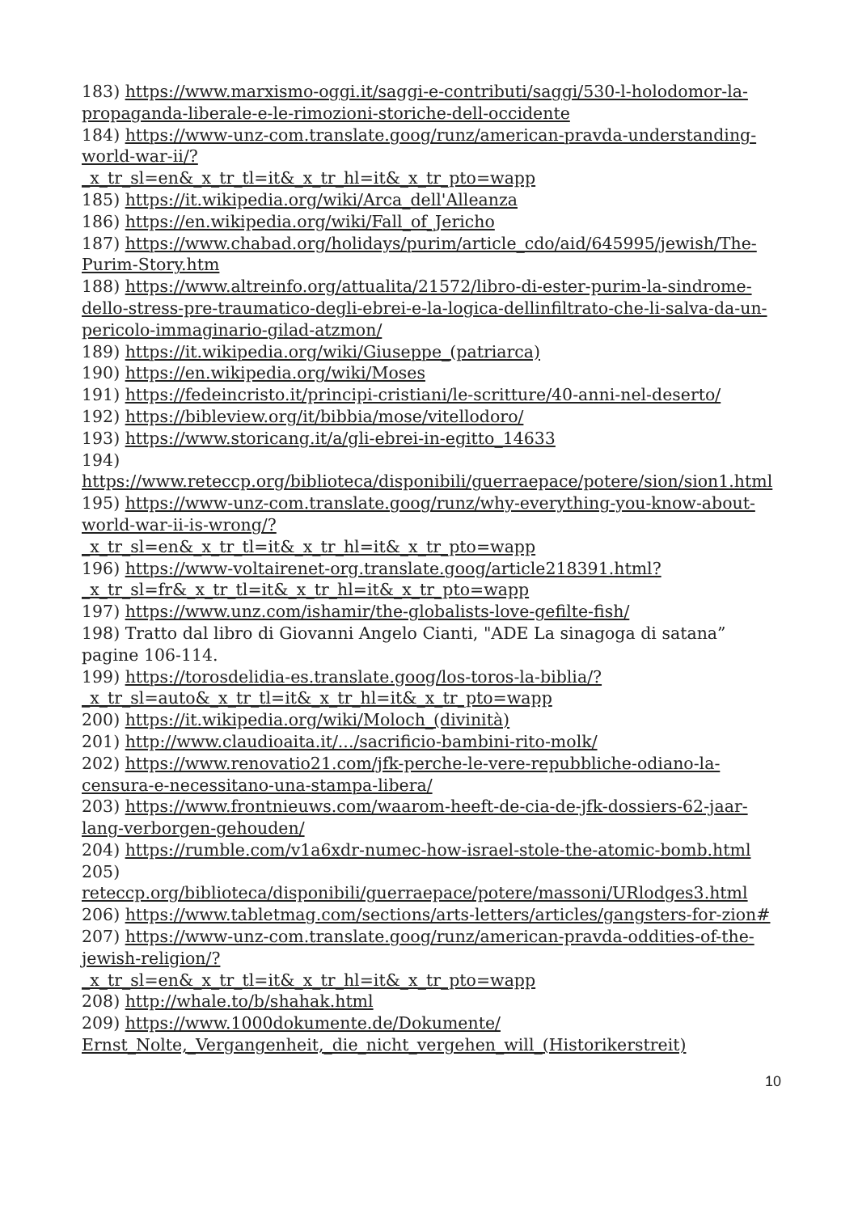183) https://www.marxismo-oggi.it/saggi-e-contributi/saggi/530-l-holodomor-la-propaganda-liberale-e-le-rimozioni-storiche-dell-occidente
184) https://www-unz-com.translate.goog/runz/american-pravda-understanding-world-war-ii/?
_x_tr_sl=en&_x_tr_tl=it&_x_tr_hl=it&_x_tr_pto=wapp
185) https://it.wikipedia.org/wiki/Arca_dell'Alleanza
186) https://en.wikipedia.org/wiki/Fall_of_Jericho
187) https://www.chabad.org/holidays/purim/article_cdo/aid/645995/jewish/The-Purim-Story.htm
188) https://www.altreinfo.org/attualita/21572/libro-di-ester-purim-la-sindrome-dello-stress-pre-traumatico-degli-ebrei-e-la-logica-dellinfiltrato-che-li-salva-da-un-pericolo-immaginario-gilad-atzmon/
189) https://it.wikipedia.org/wiki/Giuseppe_(patriarca)
190) https://en.wikipedia.org/wiki/Moses
191) https://fedeincristo.it/principi-cristiani/le-scritture/40-anni-nel-deserto/
192) https://bibleview.org/it/bibbia/mose/vitellodoro/
193) https://www.storicang.it/a/gli-ebrei-in-egitto_14633
194) https://www.reteccp.org/biblioteca/disponibili/guerraepace/potere/sion/sion1.html
195) https://www-unz-com.translate.goog/runz/why-everything-you-know-about-world-war-ii-is-wrong/?
_x_tr_sl=en&_x_tr_tl=it&_x_tr_hl=it&_x_tr_pto=wapp
196) https://www-voltairenet-org.translate.goog/article218391.html?
_x_tr_sl=fr&_x_tr_tl=it&_x_tr_hl=it&_x_tr_pto=wapp
197) https://www.unz.com/ishamir/the-globalists-love-gefilte-fish/
198) Tratto dal libro di Giovanni Angelo Cianti, "ADE La sinagoga di satana” pagine 106-114.
199) https://torosdelidia-es.translate.goog/los-toros-la-biblia/?
_x_tr_sl=auto&_x_tr_tl=it&_x_tr_hl=it&_x_tr_pto=wapp
200) https://it.wikipedia.org/wiki/Moloch_(divinità)
201) http://www.claudioaita.it/.../sacrificio-bambini-rito-molk/
202) https://www.renovatio21.com/jfk-perche-le-vere-repubbliche-odiano-la-censura-e-necessitano-una-stampa-libera/
203) https://www.frontnieuws.com/waarom-heeft-de-cia-de-jfk-dossiers-62-jaar-lang-verborgen-gehouden/
204) https://rumble.com/v1a6xdr-numec-how-israel-stole-the-atomic-bomb.html
205) reteccp.org/biblioteca/disponibili/guerraepace/potere/massoni/URlodges3.html
206) https://www.tabletmag.com/sections/arts-letters/articles/gangsters-for-zion#
207) https://www-unz-com.translate.goog/runz/american-pravda-oddities-of-the-jewish-religion/?
_x_tr_sl=en&_x_tr_tl=it&_x_tr_hl=it&_x_tr_pto=wapp
208) http://whale.to/b/shahak.html
209) https://www.1000dokumente.de/Dokumente/
Ernst_Nolte,_Vergangenheit,_die_nicht_vergehen_will_(Historikerstreit)
10